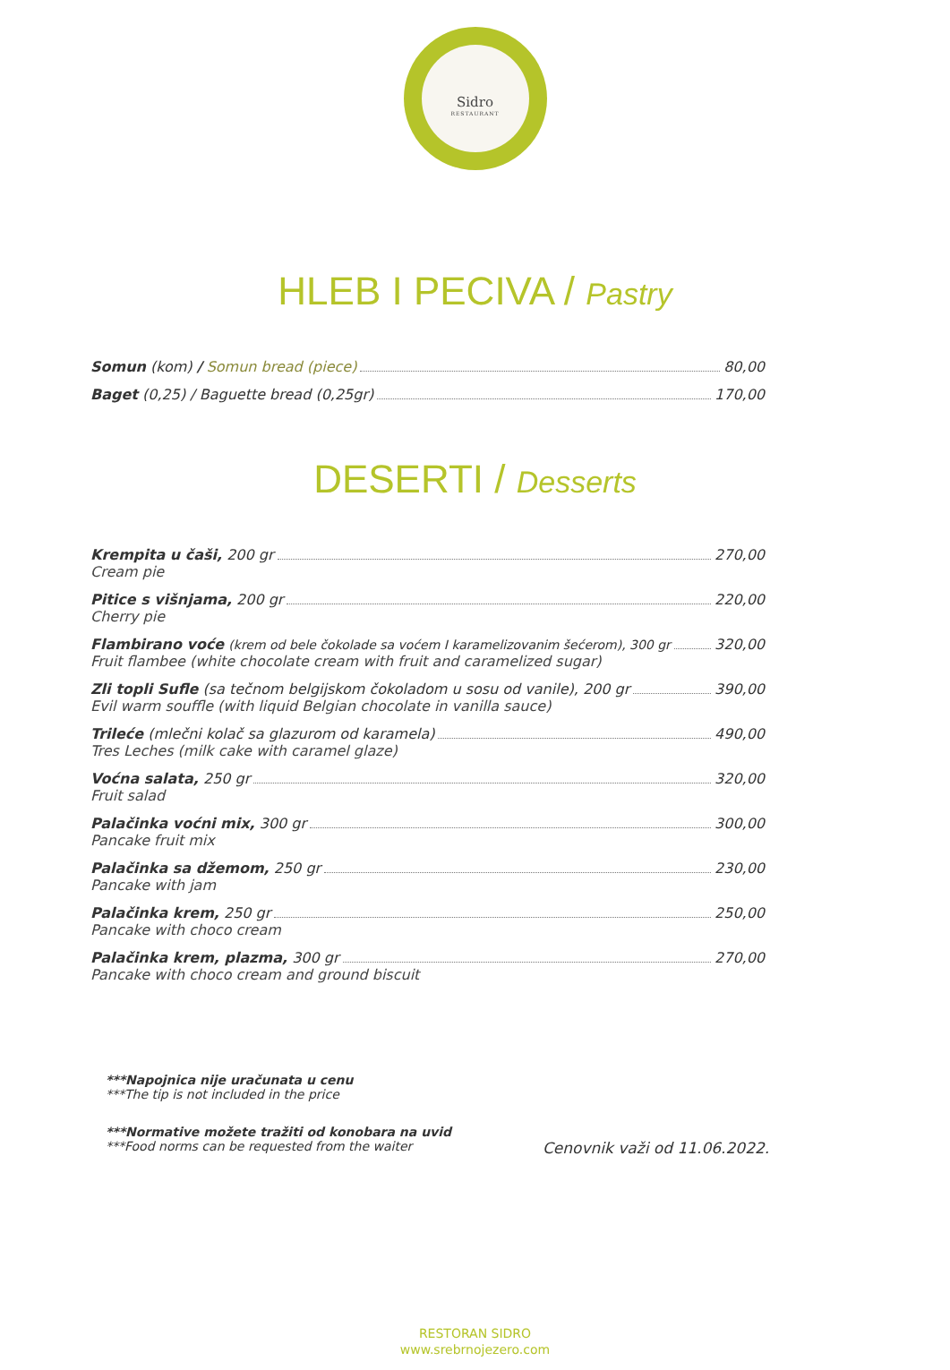Sidro
RESTAURANT
HLEB I PECIVA / Pastry
Somun (kom) / Somun bread (piece) 80,00
Baget (0,25) / Baguette bread (0,25gr) 170,00
DESERTI / Desserts
Krempita u čaši, 200 gr 270,00
Cream pie
Pitice s višnjama, 200 gr 220,00
Cherry pie
Flambirano voće (krem od bele čokolade sa voćem I karamelizovanim šećerom), 300 gr 320,00
Fruit flambee (white chocolate cream with fruit and caramelized sugar)
Zli topli Sufle (sa tečnom belgijskom čokoladom u sosu od vanile), 200 gr 390,00
Evil warm souffle (with liquid Belgian chocolate in vanilla sauce)
Trileće (mlečni kolač sa glazurom od karamela) 490,00
Tres Leches (milk cake with caramel glaze)
Voćna salata, 250 gr 320,00
Fruit salad
Palačinka voćni mix, 300 gr 300,00
Pancake fruit mix
Palačinka sa džemom, 250 gr 230,00
Pancake with jam
Palačinka krem, 250 gr 250,00
Pancake with choco cream
Palačinka krem, plazma, 300 gr 270,00
Pancake with choco cream and ground biscuit
***Napojnica nije uračunata u cenu
***The tip is not included in the price
***Normative možete tražiti od konobara na uvid
***Food norms can be requested from the waiter Cenovnik važi od 11.06.2022.
RESTORAN SIDRO
www.srebrnojezero.com